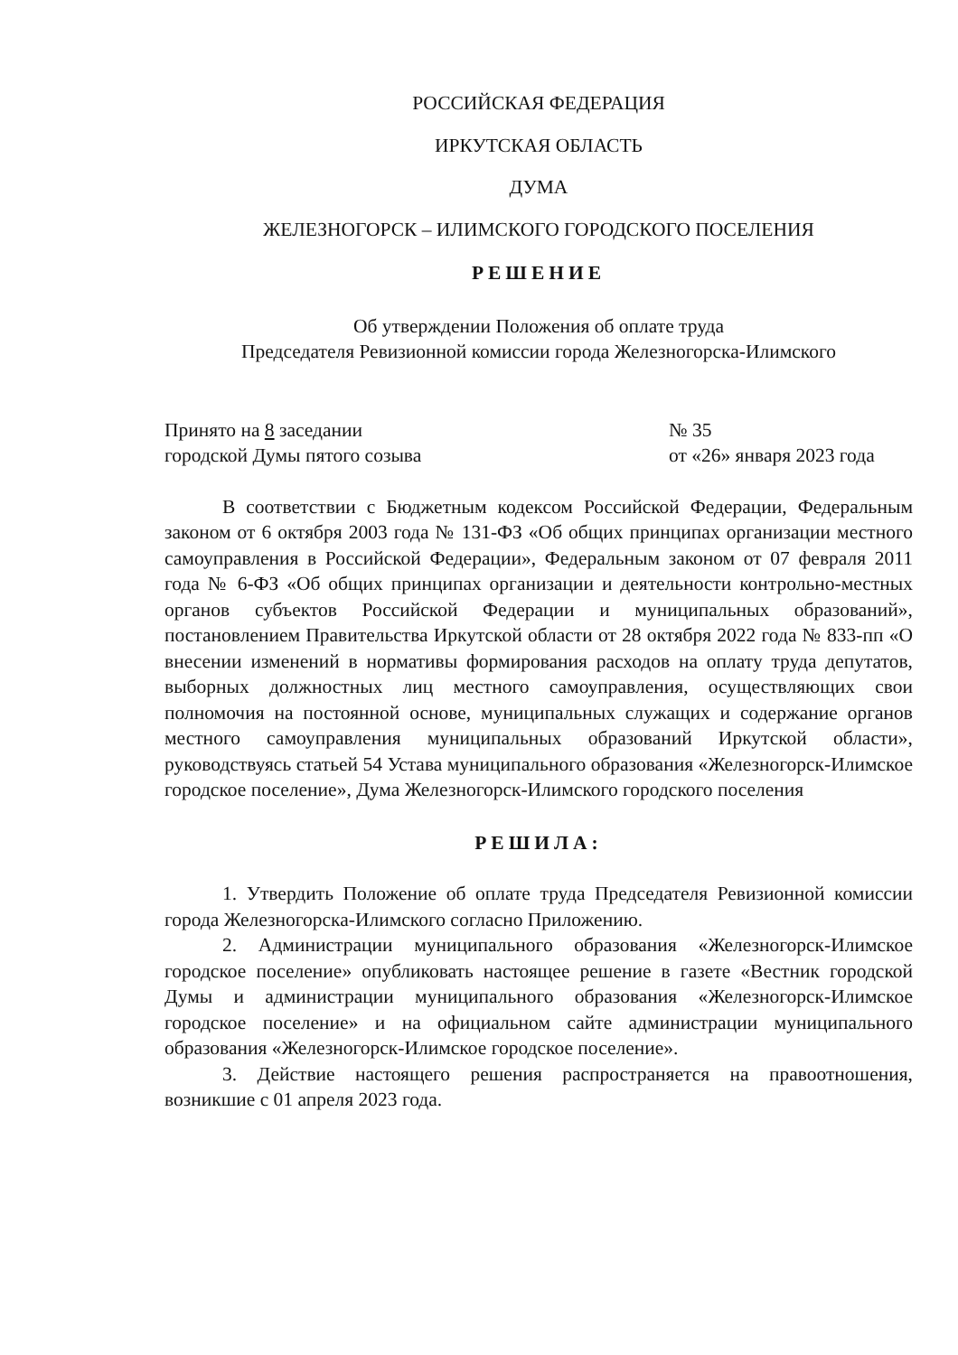РОССИЙСКАЯ ФЕДЕРАЦИЯ
ИРКУТСКАЯ ОБЛАСТЬ
ДУМА
ЖЕЛЕЗНОГОРСК – ИЛИМСКОГО ГОРОДСКОГО ПОСЕЛЕНИЯ
РЕШЕНИЕ
Об утверждении Положения об оплате труда
Председателя Ревизионной комиссии города Железногорска-Илимского
Принято на 8 заседании
городской Думы пятого созыва
№ 35
от «26» января 2023 года
В соответствии с Бюджетным кодексом Российской Федерации, Федеральным законом от 6 октября 2003 года № 131-ФЗ «Об общих принципах организации местного самоуправления в Российской Федерации», Федеральным законом от 07 февраля 2011 года № 6-ФЗ «Об общих принципах организации и деятельности контрольно-местных органов субъектов Российской Федерации и муниципальных образований», постановлением Правительства Иркутской области от 28 октября 2022 года № 833-пп «О внесении изменений в нормативы формирования расходов на оплату труда депутатов, выборных должностных лиц местного самоуправления, осуществляющих свои полномочия на постоянной основе, муниципальных служащих и содержание органов местного самоуправления муниципальных образований Иркутской области», руководствуясь статьей 54 Устава муниципального образования «Железногорск-Илимское городское поселение», Дума Железногорск-Илимского городского поселения
РЕШИЛА:
1. Утвердить Положение об оплате труда Председателя Ревизионной комиссии города Железногорска-Илимского согласно Приложению.
2. Администрации муниципального образования «Железногорск-Илимское городское поселение» опубликовать настоящее решение в газете «Вестник городской Думы и администрации муниципального образования «Железногорск-Илимское городское поселение» и на официальном сайте администрации муниципального образования «Железногорск-Илимское городское поселение».
3. Действие настоящего решения распространяется на правоотношения, возникшие с 01 апреля 2023 года.